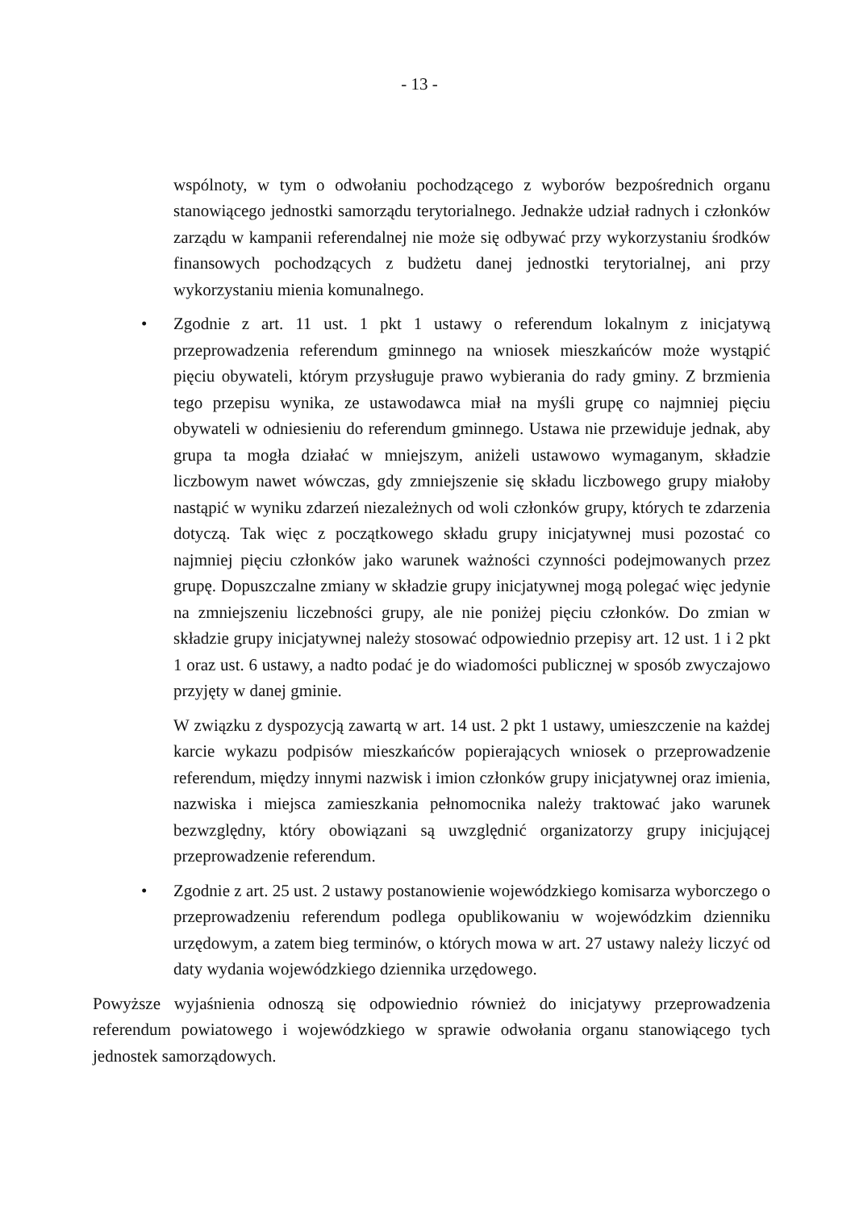- 13 -
wspólnoty, w tym o odwołaniu pochodzącego z wyborów bezpośrednich organu stanowiącego jednostki samorządu terytorialnego. Jednakże udział radnych i członków zarządu w kampanii referendalnej nie może się odbywać przy wykorzystaniu środków finansowych pochodzących z budżetu danej jednostki terytorialnej, ani przy wykorzystaniu mienia komunalnego.
• Zgodnie z art. 11 ust. 1 pkt 1 ustawy o referendum lokalnym z inicjatywą przeprowadzenia referendum gminnego na wniosek mieszkańców może wystąpić pięciu obywateli, którym przysługuje prawo wybierania do rady gminy. Z brzmienia tego przepisu wynika, ze ustawodawca miał na myśli grupę co najmniej pięciu obywateli w odniesieniu do referendum gminnego. Ustawa nie przewiduje jednak, aby grupa ta mogła działać w mniejszym, aniżeli ustawowo wymaganym, składzie liczbowym nawet wówczas, gdy zmniejszenie się składu liczbowego grupy miałoby nastąpić w wyniku zdarzeń niezależnych od woli członków grupy, których te zdarzenia dotyczą. Tak więc z początkowego składu grupy inicjatywnej musi pozostać co najmniej pięciu członków jako warunek ważności czynności podejmowanych przez grupę. Dopuszczalne zmiany w składzie grupy inicjatywnej mogą polegać więc jedynie na zmniejszeniu liczebności grupy, ale nie poniżej pięciu członków. Do zmian w składzie grupy inicjatywnej należy stosować odpowiednio przepisy art. 12 ust. 1 i 2 pkt 1 oraz ust. 6 ustawy, a nadto podać je do wiadomości publicznej w sposób zwyczajowo przyjęty w danej gminie.
W związku z dyspozycją zawartą w art. 14 ust. 2 pkt 1 ustawy, umieszczenie na każdej karcie wykazu podpisów mieszkańców popierających wniosek o przeprowadzenie referendum, między innymi nazwisk i imion członków grupy inicjatywnej oraz imienia, nazwiska i miejsca zamieszkania pełnomocnika należy traktować jako warunek bezwzględny, który obowiązani są uwzględnić organizatorzy grupy inicjującej przeprowadzenie referendum.
• Zgodnie z art. 25 ust. 2 ustawy postanowienie wojewódzkiego komisarza wyborczego o przeprowadzeniu referendum podlega opublikowaniu w wojewódzkim dzienniku urzędowym, a zatem bieg terminów, o których mowa w art. 27 ustawy należy liczyć od daty wydania wojewódzkiego dziennika urzędowego.
Powyższe wyjaśnienia odnoszą się odpowiednio również do inicjatywy przeprowadzenia referendum powiatowego i wojewódzkiego w sprawie odwołania organu stanowiącego tych jednostek samorządowych.